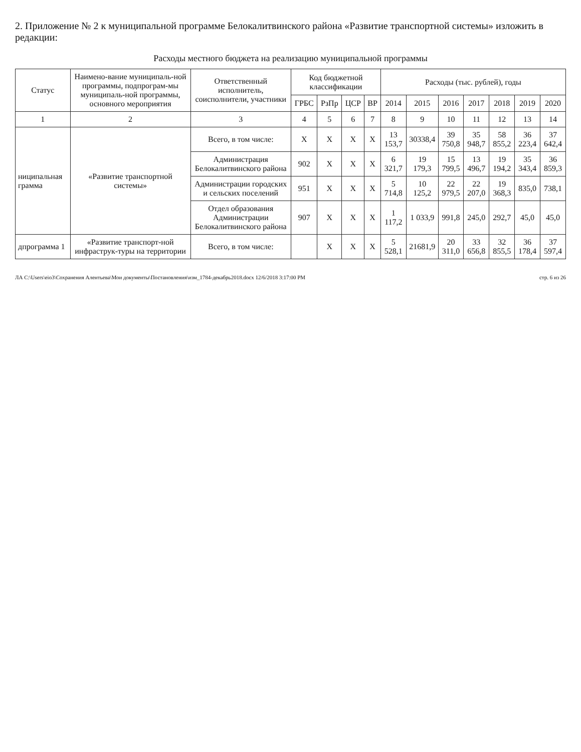2. Приложение № 2 к муниципальной программе Белокалитвинского района «Развитие транспортной системы» изложить в редакции:
Расходы местного бюджета на реализацию муниципальной программы
| Статус | Наимено-вание муниципаль-ной программы, подпрограм-мы муниципаль-ной программы, основного мероприятия | Ответственный исполнитель, соисполнители, участники | Код бюджетной классификации | | | | Расходы (тыс. рублей), годы | | | | | | |
| --- | --- | --- | --- | --- | --- | --- | --- | --- | --- | --- | --- | --- | --- |
| | | | ГРБС | РзПр | ЦСР | ВР | 2014 | 2015 | 2016 | 2017 | 2018 | 2019 | 2020 |
| 1 | 2 | 3 | 4 | 5 | 6 | 7 | 8 | 9 | 10 | 11 | 12 | 13 | 14 |
| ниципальная грамма | «Развитие транспортной системы» | Всего, в том числе: | Х | Х | Х | Х | 13 153,7 | 30338,4 | 39 750,8 | 35 948,7 | 58 855,2 | 36 223,4 | 37 642,4 |
| | | Администрация Белокалитвинского района | 902 | Х | Х | Х | 6 321,7 | 19 179,3 | 15 799,5 | 13 496,7 | 19 194,2 | 35 343,4 | 36 859,3 |
| | | Администрации городских и сельских поселений | 951 | Х | Х | Х | 5 714,8 | 10 125,2 | 22 979,5 | 22 207,0 | 19 368,3 | 835,0 | 738,1 |
| | | Отдел образования Администрации Белокалитвинского района | 907 | Х | Х | Х | 1 117,2 | 1 033,9 | 991,8 | 245,0 | 292,7 | 45,0 | 45,0 |
| дпрограмма 1 | «Развитие транспорт-ной инфраструк-туры на территории | Всего, в том числе: | | Х | Х | Х | 5 528,1 | 21681,9 | 20 311,0 | 33 656,8 | 32 855,5 | 36 178,4 | 37 597,4 |
ЛА C:\Users\eio3\Сохранения Алентьева\Мои документы\Постановления\изм_1784-декабрь2018.docx 12/6/2018 3:17:00 PM стр. 6 из 26